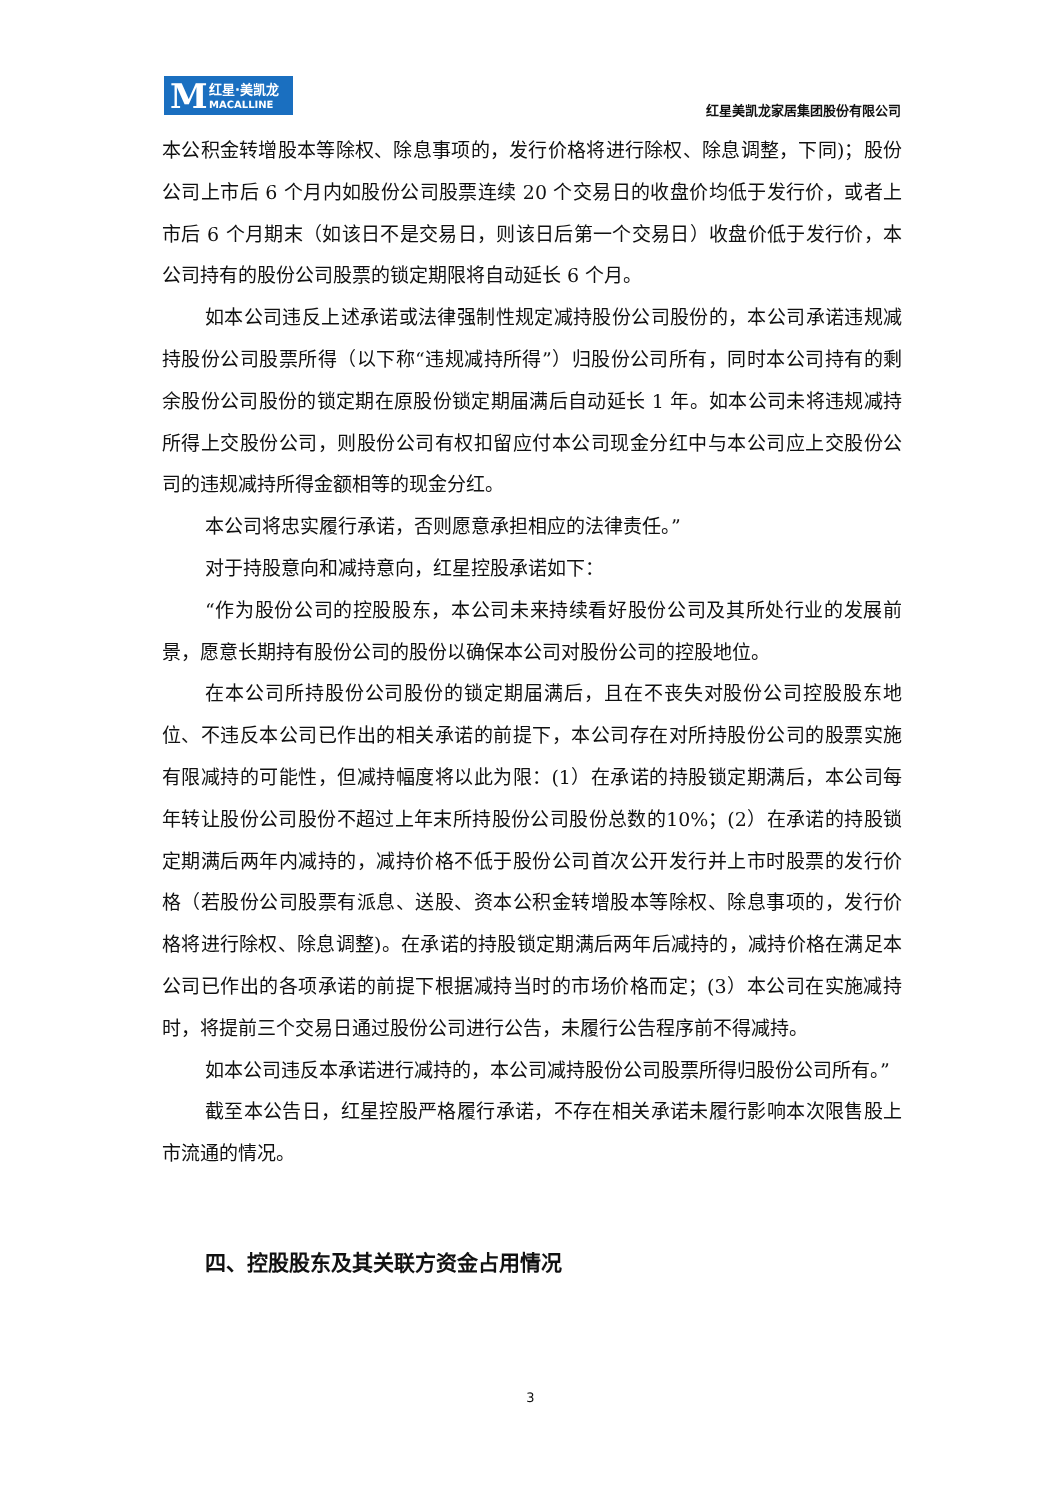M 红星·美凯龙
MACALLINE
红星美凯龙家居集团股份有限公司
本公积金转增股本等除权、除息事项的，发行价格将进行除权、除息调整，下同)；股份公司上市后 6 个月内如股份公司股票连续 20 个交易日的收盘价均低于发行价，或者上市后 6 个月期末（如该日不是交易日，则该日后第一个交易日）收盘价低于发行价，本公司持有的股份公司股票的锁定期限将自动延长 6 个月。
如本公司违反上述承诺或法律强制性规定减持股份公司股份的，本公司承诺违规减持股份公司股票所得（以下称“违规减持所得”）归股份公司所有，同时本公司持有的剩余股份公司股份的锁定期在原股份锁定期届满后自动延长 1 年。如本公司未将违规减持所得上交股份公司，则股份公司有权扣留应付本公司现金分红中与本公司应上交股份公司的违规减持所得金额相等的现金分红。
本公司将忠实履行承诺，否则愿意承担相应的法律责任。”
对于持股意向和减持意向，红星控股承诺如下：
“作为股份公司的控股股东，本公司未来持续看好股份公司及其所处行业的发展前景，愿意长期持有股份公司的股份以确保本公司对股份公司的控股地位。
在本公司所持股份公司股份的锁定期届满后，且在不丧失对股份公司控股股东地位、不违反本公司已作出的相关承诺的前提下，本公司存在对所持股份公司的股票实施有限减持的可能性，但减持幅度将以此为限：(1）在承诺的持股锁定期满后，本公司每年转让股份公司股份不超过上年末所持股份公司股份总数的10%；(2）在承诺的持股锁定期满后两年内减持的，减持价格不低于股份公司首次公开发行并上市时股票的发行价格（若股份公司股票有派息、送股、资本公积金转增股本等除权、除息事项的，发行价格将进行除权、除息调整)。在承诺的持股锁定期满后两年后减持的，减持价格在满足本公司已作出的各项承诺的前提下根据减持当时的市场价格而定；(3）本公司在实施减持时，将提前三个交易日通过股份公司进行公告，未履行公告程序前不得减持。
如本公司违反本承诺进行减持的，本公司减持股份公司股票所得归股份公司所有。”
截至本公告日，红星控股严格履行承诺，不存在相关承诺未履行影响本次限售股上市流通的情况。
四、控股股东及其关联方资金占用情况
3